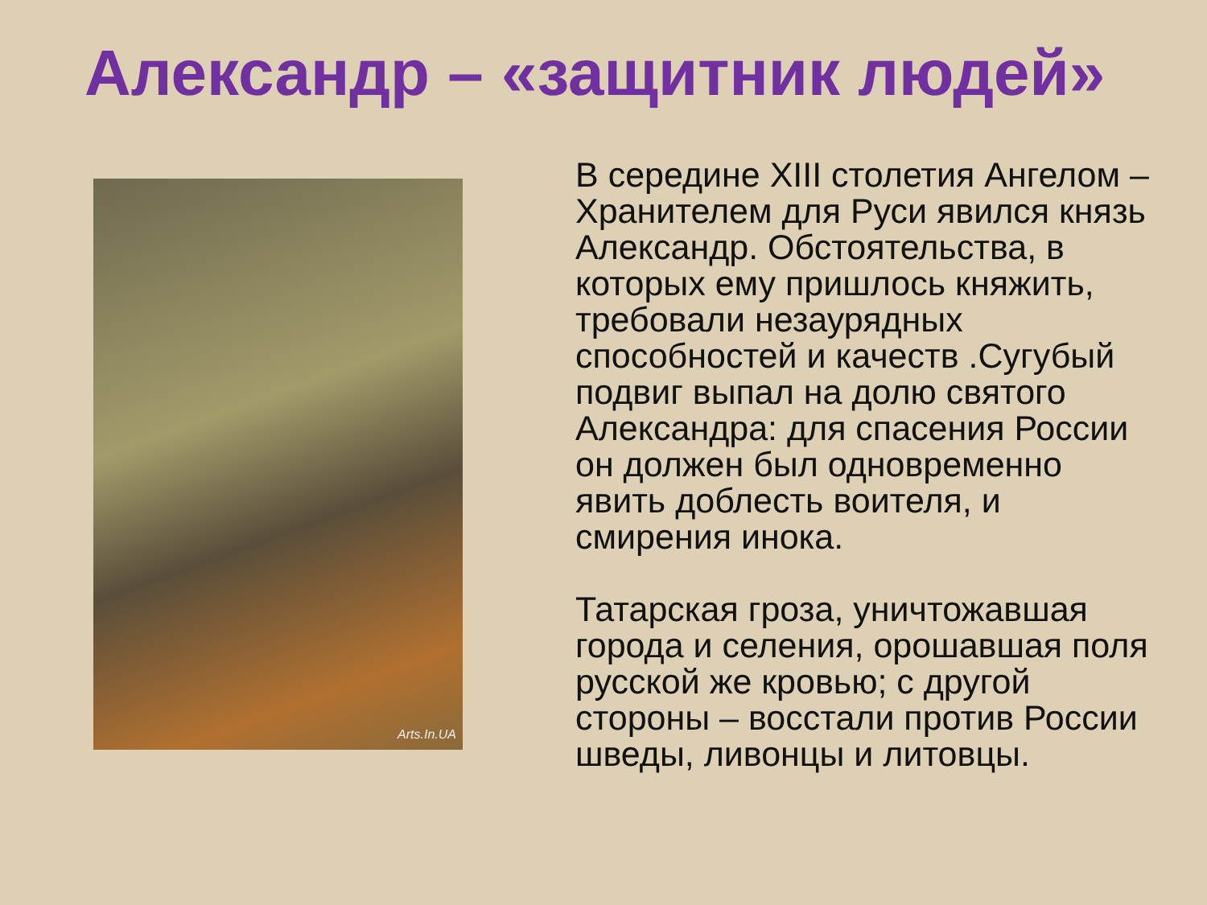Александр – «защитник людей»
Arts.In.UA
В середине XIII столетия Ангелом – Хранителем для Руси явился князь Александр. Обстоятельства, в которых ему пришлось княжить, требовали незаурядных способностей и качеств .Сугубый подвиг выпал на долю святого Александра: для спасения России он должен был одновременно явить доблесть воителя, и смирения инока.
Татарская гроза, уничтожавшая города и селения, орошавшая поля русской же кровью; с другой стороны – восстали против России шведы, ливонцы и литовцы.